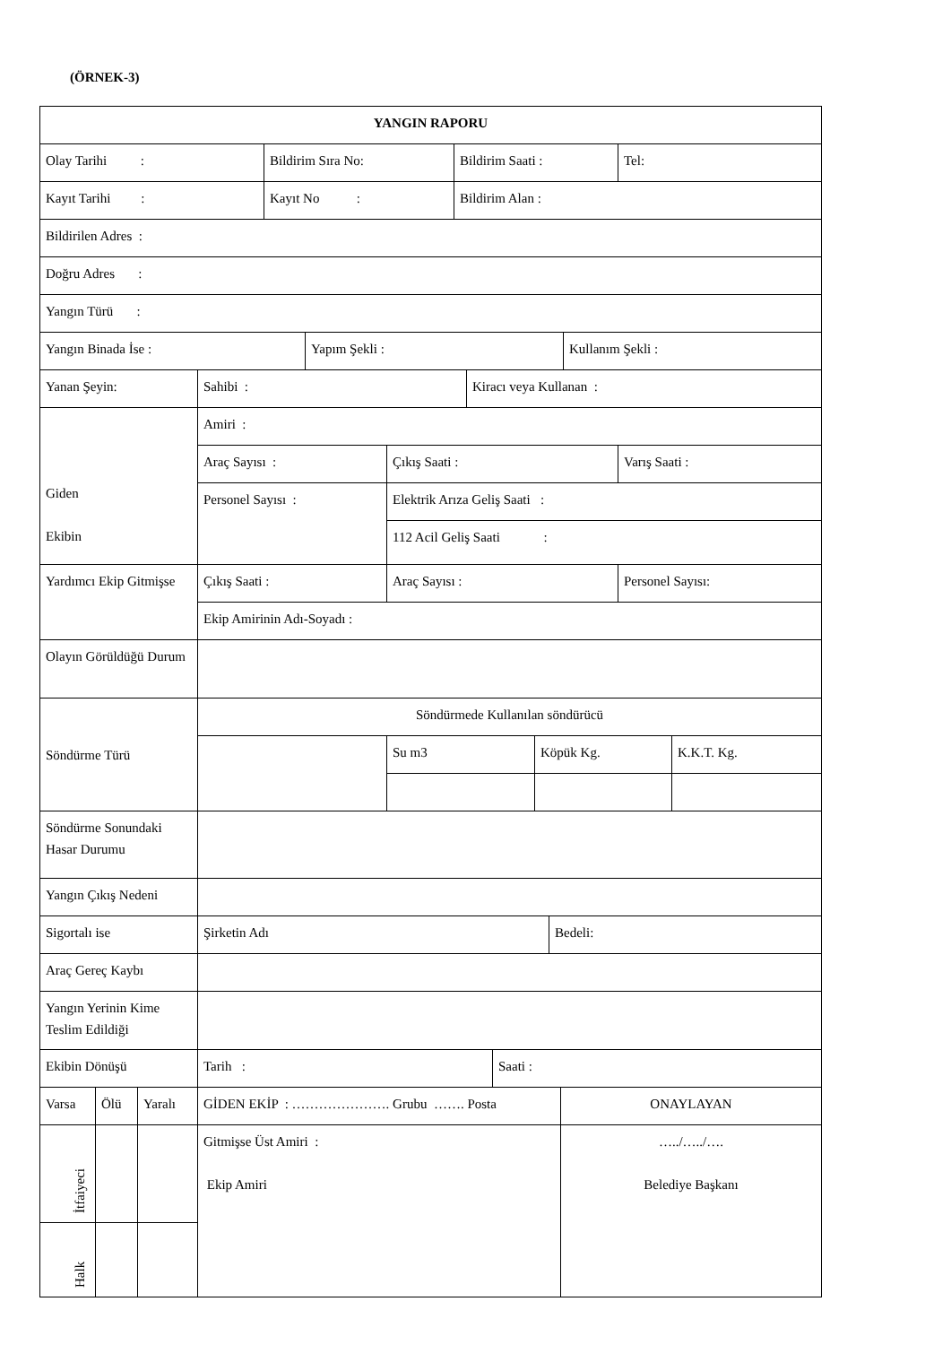(ÖRNEK-3)
| YANGIN RAPORU |
| Olay Tarihi : | Bildirim Sıra No: | Bildirim Saati : | Tel: |
| Kayıt Tarihi : | Kayıt No : | Bildirim Alan : | |
| Bildirilen Adres : | | | |
| Doğru Adres : | | | |
| Yangın Türü : | | | |
| Yangın Binada İse : | Yapım Şekli : | Kullanım Şekli : |
| Yanan Şeyin: | Sahibi : | Kiracı veya Kullanan : |
| Giden Ekibin | Amiri : | | |
| | Araç Sayısı : | Çıkış Saati : | Varış Saati : |
| | Personel Sayısı : | Elektrik Arıza Geliş Saati : | |
| | | 112 Acil Geliş Saati : | |
| Yardımcı Ekip Gitmişse | Çıkış Saati : | Araç Sayısı : | Personel Sayısı: |
| | Ekip Amirinin Adı-Soyadı : | | |
| Olayın Görüldüğü Durum | | | |
| Söndürme Türü | Söndürmede Kullanılan söndürücü | | | |
| | | Su m3 | Köpük Kg. | K.K.T. Kg. |
| Söndürme Sonundaki Hasar Durumu | | | | |
| Yangın Çıkış Nedeni | | | | |
| Sigortalı ise | Şirketin Adı | Bedeli: |
| Araç Gereç Kaybı | | |
| Yangın Yerinin Kime Teslim Edildiği | | |
| Ekibin Dönüşü | Tarih : | Saati : |
| Varsa | Ölü | Yaralı | GİDEN EKİP : …………………. Grubu ……. Posta | ONAYLAYAN |
| İtfaiyeci | | | Gitmişse Üst Amiri : Ekip Amiri | …../…../…. Belediye Başkanı |
| Halk | | | | |